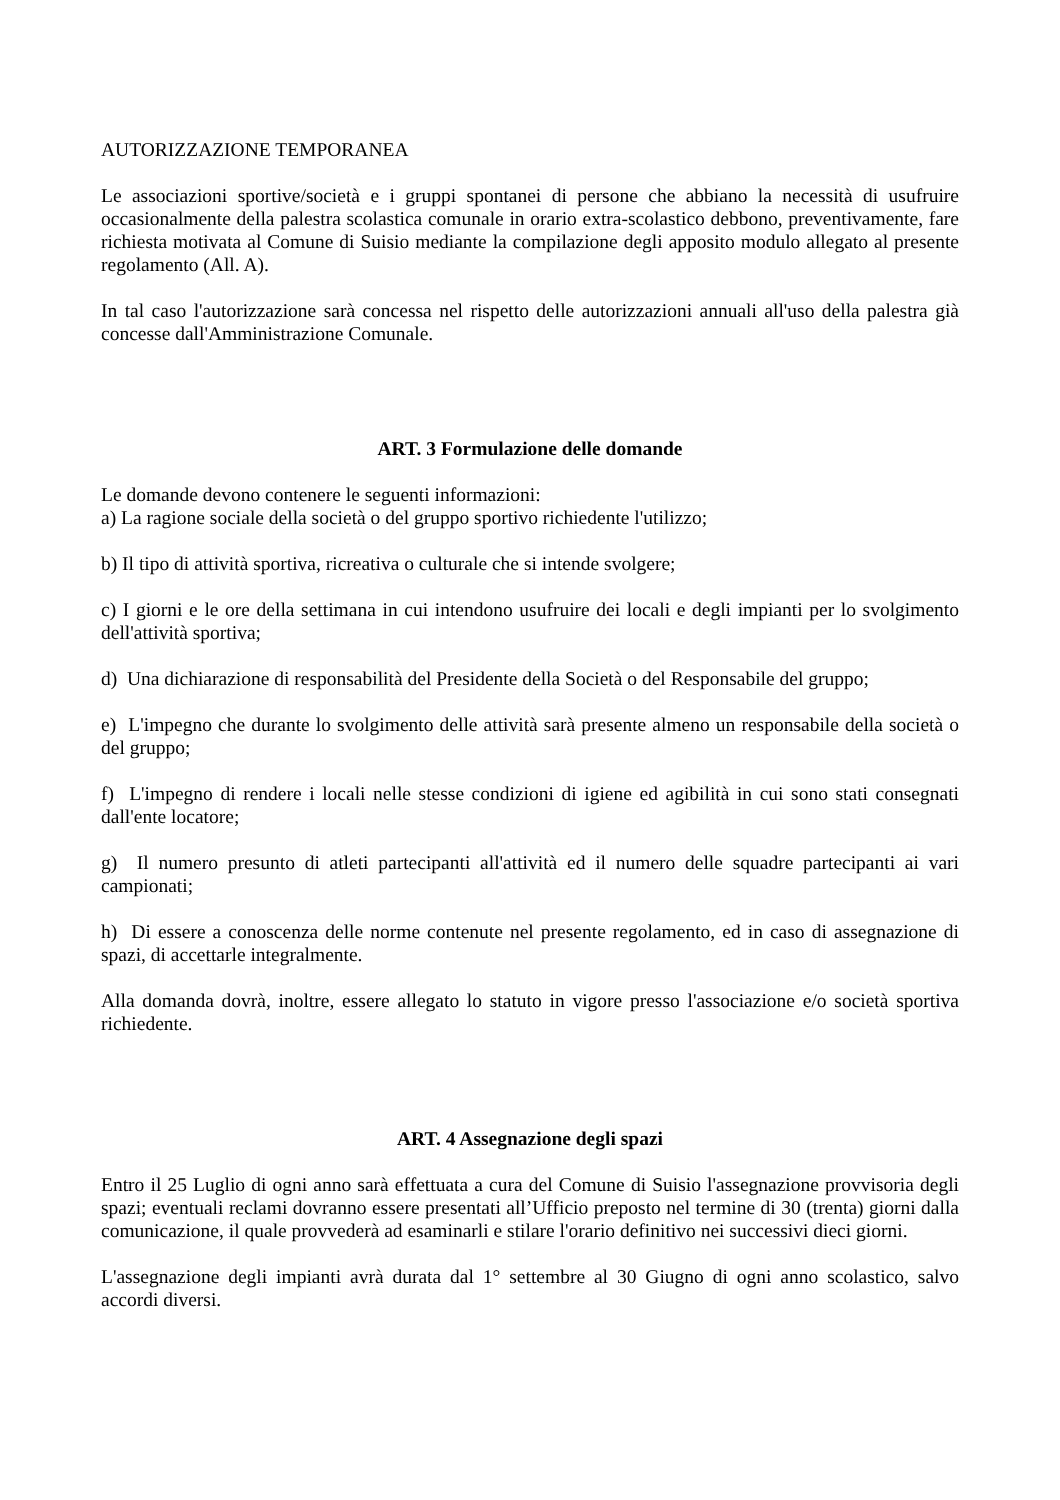AUTORIZZAZIONE TEMPORANEA
Le associazioni sportive/società e i gruppi spontanei di persone che abbiano la necessità di usufruire occasionalmente della palestra scolastica comunale in orario extra-scolastico debbono, preventivamente, fare richiesta motivata al Comune di Suisio mediante la compilazione degli apposito modulo allegato al presente regolamento (All. A).
In tal caso l'autorizzazione sarà concessa nel rispetto delle autorizzazioni annuali all'uso della palestra già concesse dall'Amministrazione Comunale.
ART. 3 Formulazione delle domande
Le domande devono contenere le seguenti informazioni:
a) La ragione sociale della società o del gruppo sportivo richiedente l'utilizzo;
b) Il tipo di attività sportiva, ricreativa o culturale che si intende svolgere;
c) I giorni e le ore della settimana in cui intendono usufruire dei locali e degli impianti per lo svolgimento dell'attività sportiva;
d) Una dichiarazione di responsabilità del Presidente della Società o del Responsabile del gruppo;
e) L'impegno che durante lo svolgimento delle attività sarà presente almeno un responsabile della società o del gruppo;
f) L'impegno di rendere i locali nelle stesse condizioni di igiene ed agibilità in cui sono stati consegnati dall'ente locatore;
g) Il numero presunto di atleti partecipanti all'attività ed il numero delle squadre partecipanti ai vari campionati;
h) Di essere a conoscenza delle norme contenute nel presente regolamento, ed in caso di assegnazione di spazi, di accettarle integralmente.
Alla domanda dovrà, inoltre, essere allegato lo statuto in vigore presso l'associazione e/o società sportiva richiedente.
ART. 4 Assegnazione degli spazi
Entro il 25 Luglio di ogni anno sarà effettuata a cura del Comune di Suisio l'assegnazione provvisoria degli spazi; eventuali reclami dovranno essere presentati all’Ufficio preposto nel termine di 30 (trenta) giorni dalla comunicazione, il quale provvederà ad esaminarli e stilare l'orario definitivo nei successivi dieci giorni.
L'assegnazione degli impianti avrà durata dal 1° settembre al 30 Giugno di ogni anno scolastico, salvo accordi diversi.